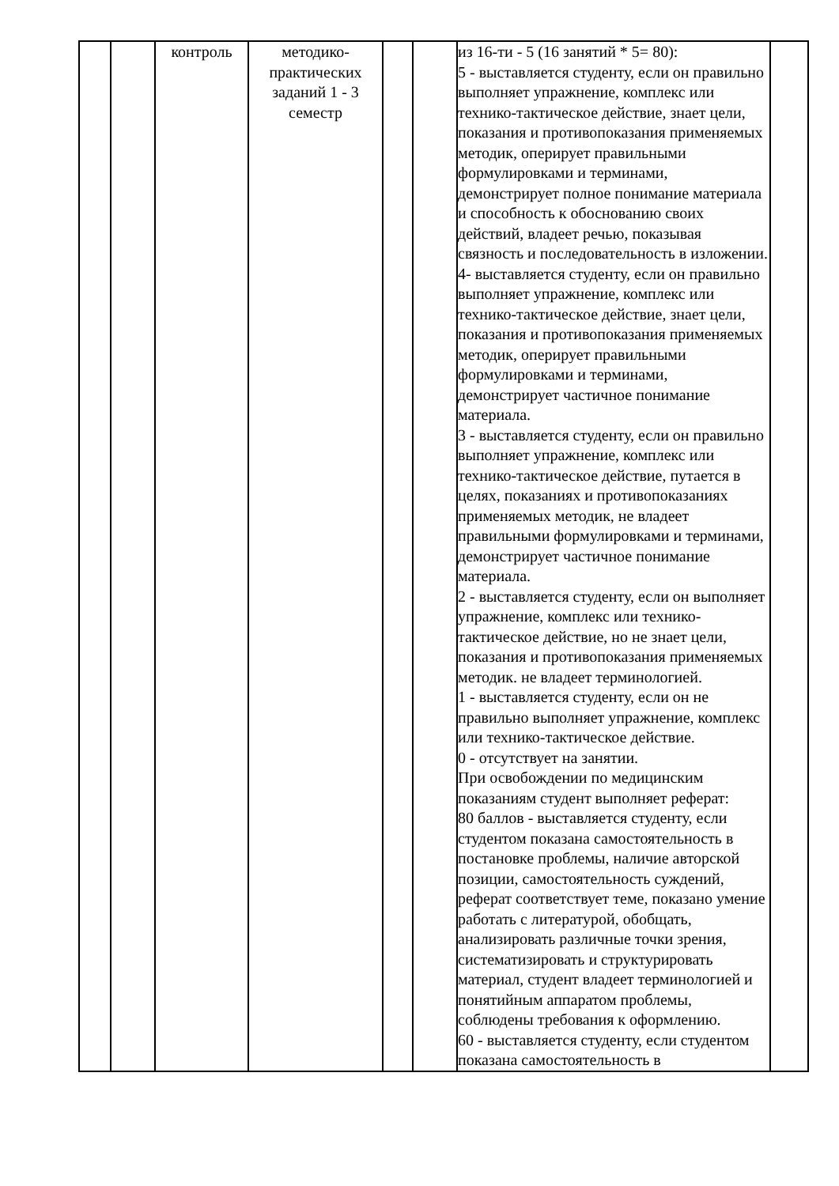| | | контроль | методико- практических заданий 1 - 3 семестр | | | из 16-ти - 5 (16 занятий * 5= 80): 5 - выставляется студенту, если он правильно выполняет упражнение, комплекс или технико-тактическое действие, знает цели, показания и противопоказания применяемых методик, оперирует правильными формулировками и терминами, демонстрирует полное понимание материала и способность к обоснованию своих действий, владеет речью, показывая связность и последовательность в изложении. 4- выставляется студенту, если он правильно выполняет упражнение, комплекс или технико-тактическое действие, знает цели, показания и противопоказания применяемых методик, оперирует правильными формулировками и терминами, демонстрирует частичное понимание материала. 3 - выставляется студенту, если он правильно выполняет упражнение, комплекс или технико-тактическое действие, путается в целях, показаниях и противопоказаниях применяемых методик, не владеет правильными формулировками и терминами, демонстрирует частичное понимание материала. 2 - выставляется студенту, если он выполняет упражнение, комплекс или технико-тактическое действие, но не знает цели, показания и противопоказания применяемых методик. не владеет терминологией. 1 - выставляется студенту, если он не правильно выполняет упражнение, комплекс или технико-тактическое действие. 0 - отсутствует на занятии. При освобождении по медицинским показаниям студент выполняет реферат: 80 баллов - выставляется студенту, если студентом показана самостоятельность в постановке проблемы, наличие авторской позиции, самостоятельность суждений, реферат соответствует теме, показано умение работать с литературой, обобщать, анализировать различные точки зрения, систематизировать и структурировать материал, студент владеет терминологией и понятийным аппаратом проблемы, соблюдены требования к оформлению. 60 - выставляется студенту, если студентом показана самостоятельность в | |